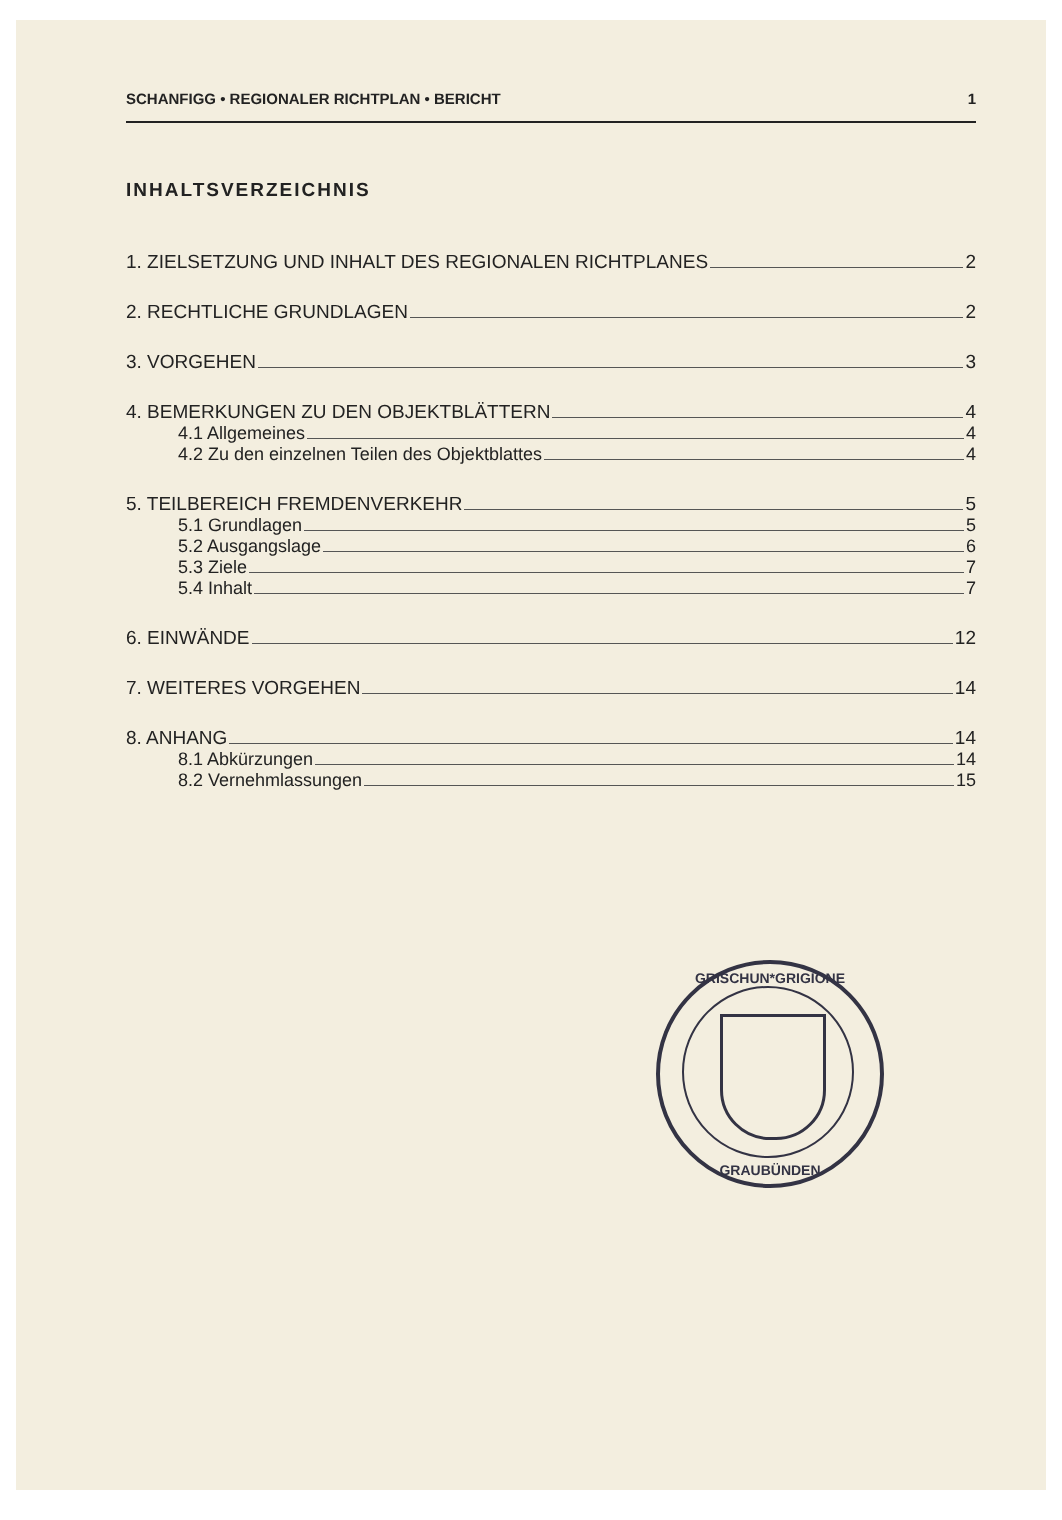SCHANFIGG • REGIONALER RICHTPLAN • BERICHT 1
INHALTSVERZEICHNIS
1. ZIELSETZUNG UND INHALT DES REGIONALEN RICHTPLANES 2
2. RECHTLICHE GRUNDLAGEN 2
3. VORGEHEN 3
4. BEMERKUNGEN ZU DEN OBJEKTBLÄTTERN 4
4.1 Allgemeines 4
4.2 Zu den einzelnen Teilen des Objektblattes 4
5. TEILBEREICH FREMDENVERKEHR 5
5.1 Grundlagen 5
5.2 Ausgangslage 6
5.3 Ziele 7
5.4 Inhalt 7
6. EINWÄNDE 12
7. WEITERES VORGEHEN 14
8. ANHANG 14
8.1 Abkürzungen 14
8.2 Vernehmlassungen 15
GRISCHUN*GRIGIONE
GRAUBÜNDEN